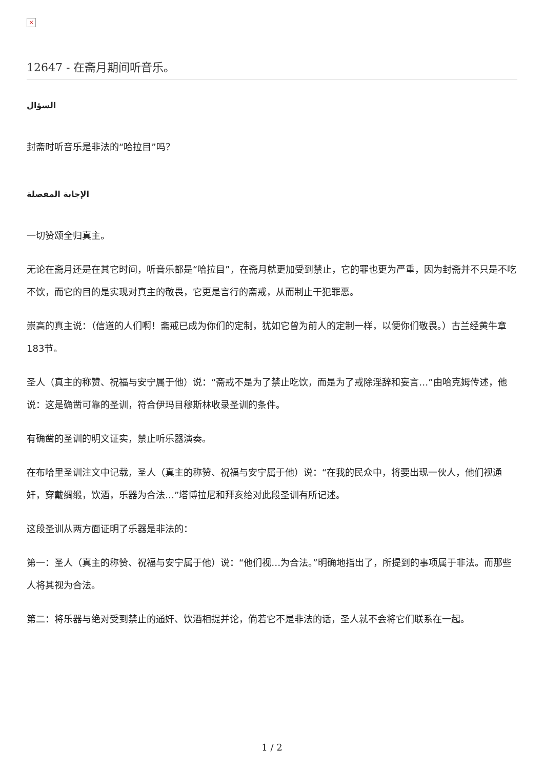×
12647 - 在斋月期间听音乐。
السؤال
封斋时听音乐是非法的“哈拉目”吗？
الإجابة المفصلة
一切赞颂全归真主。
无论在斋月还是在其它时间，听音乐都是“哈拉目”，在斋月就更加受到禁止，它的罪也更为严重，因为封斋并不只是不吃不饮，而它的目的是实现对真主的敬畏，它更是言行的斋戒，从而制止干犯罪恶。
崇高的真主说：（信道的人们啊！斋戒已成为你们的定制，犹如它曾为前人的定制一样，以便你们敬畏。）古兰经黄牛章183节。
圣人（真主的称赞、祝福与安宁属于他）说：“斋戒不是为了禁止吃饮，而是为了戒除淫辞和妄言…”由哈克姆传述，他说：这是确凿可靠的圣训，符合伊玛目穆斯林收录圣训的条件。
有确凿的圣训的明文证实，禁止听乐器演奏。
在布哈里圣训注文中记载，圣人（真主的称赞、祝福与安宁属于他）说：“在我的民众中，将要出现一伙人，他们视通奸，穿戴绸缎，饮酒，乐器为合法…”塔博拉尼和拜亥给对此段圣训有所记述。
这段圣训从两方面证明了乐器是非法的：
第一：圣人（真主的称赞、祝福与安宁属于他）说：“他们视…为合法。”明确地指出了，所提到的事项属于非法。而那些人将其视为合法。
第二：将乐器与绝对受到禁止的通奸、饮酒相提并论，倘若它不是非法的话，圣人就不会将它们联系在一起。
1 / 2